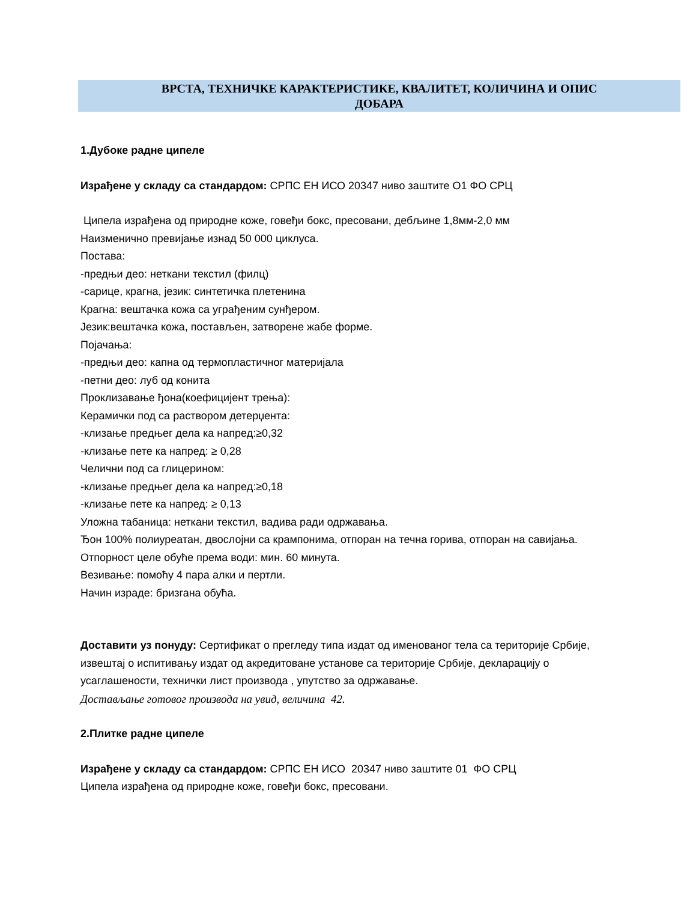ВРСТА, ТЕХНИЧКЕ КАРАКТЕРИСТИКЕ, КВАЛИТЕТ, КОЛИЧИНА И ОПИС
ДОБАРА
1.Дубоке радне ципеле
Израђене у складу са стандардом: СРПС ЕН ИСО 20347 ниво заштите О1 ФО СРЦ
Ципела израђена од природне коже, говеђи бокс, пресовани, дебљине 1,8мм-2,0 мм
Наизменично превијање изнад 50 000 циклуса.
Постава:
-предњи део: неткани текстил (филц)
-сарице, крагна, језик: синтетичка плетенина
Крагна: вештачка кожа са уграђеним сунђером.
Језик:вештачка кожа, постављен, затворене жабе форме.
Појачања:
-предњи део: капна од термопластичног материјала
-петни део: луб од конита
Проклизавање ђона(коефицијент трења):
Керамички под са раствором детерџента:
-клизање предњег дела ка напред:≥0,32
-клизање пете ка напред: ≥ 0,28
Челични под са глицерином:
-клизање предњег дела ка напред:≥0,18
-клизање пете ка напред: ≥ 0,13
Уложна табаница: неткани текстил, вадива ради одржавања.
Ђон 100% полиуреатан, двослојни са крампонима, отпоран на течна горива, отпоран на савијања.
Отпорност целе обуће према води: мин. 60 минута.
Везивање: помоћу 4 пара алки и пертли.
Начин израде: бризгана обућа.
Доставити уз понуду: Сертификат о прегледу типа издат од именованог тела са територије Србије, извештај о испитивању издат од акредитоване установе са територије Србије, декларацију о усаглашености, технички лист производа , упутство за одржавање.
Достављање готовог производа на увид, величина 42.
2.Плитке радне ципеле
Израђене у складу са стандардом: СРПС ЕН ИСО 20347 ниво заштите 01 ФО СРЦ
Ципела израђена од природне коже, говеђи бокс, пресовани.